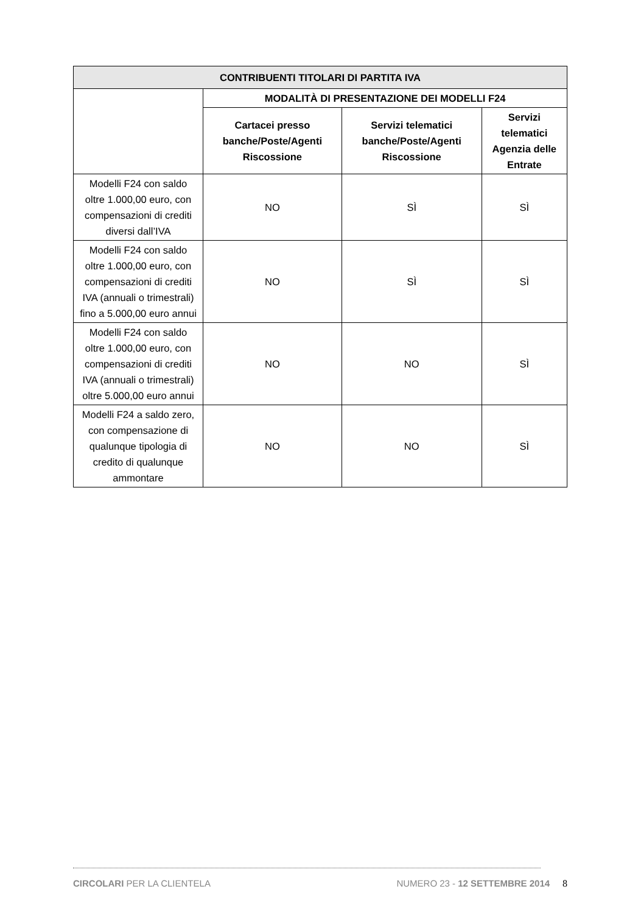| CONTRIBUENTI TITOLARI DI PARTITA IVA | | | |
| --- | --- | --- | --- |
| | MODALITÀ DI PRESENTAZIONE DEI MODELLI F24 | | |
| | Cartacei presso banche/Poste/Agenti Riscossione | Servizi telematici banche/Poste/Agenti Riscossione | Servizi telematici Agenzia delle Entrate |
| Modelli F24 con saldo oltre 1.000,00 euro, con compensazioni di crediti diversi dall’IVA | NO | SÌ | SÌ |
| Modelli F24 con saldo oltre 1.000,00 euro, con compensazioni di crediti IVA (annuali o trimestrali) fino a 5.000,00 euro annui | NO | SÌ | SÌ |
| Modelli F24 con saldo oltre 1.000,00 euro, con compensazioni di crediti IVA (annuali o trimestrali) oltre 5.000,00 euro annui | NO | NO | SÌ |
| Modelli F24 a saldo zero, con compensazione di qualunque tipologia di credito di qualunque ammontare | NO | NO | SÌ |
CIRCOLARI PER LA CLIENTELA NUMERO 23 - 12 SETTEMBRE 2014 8